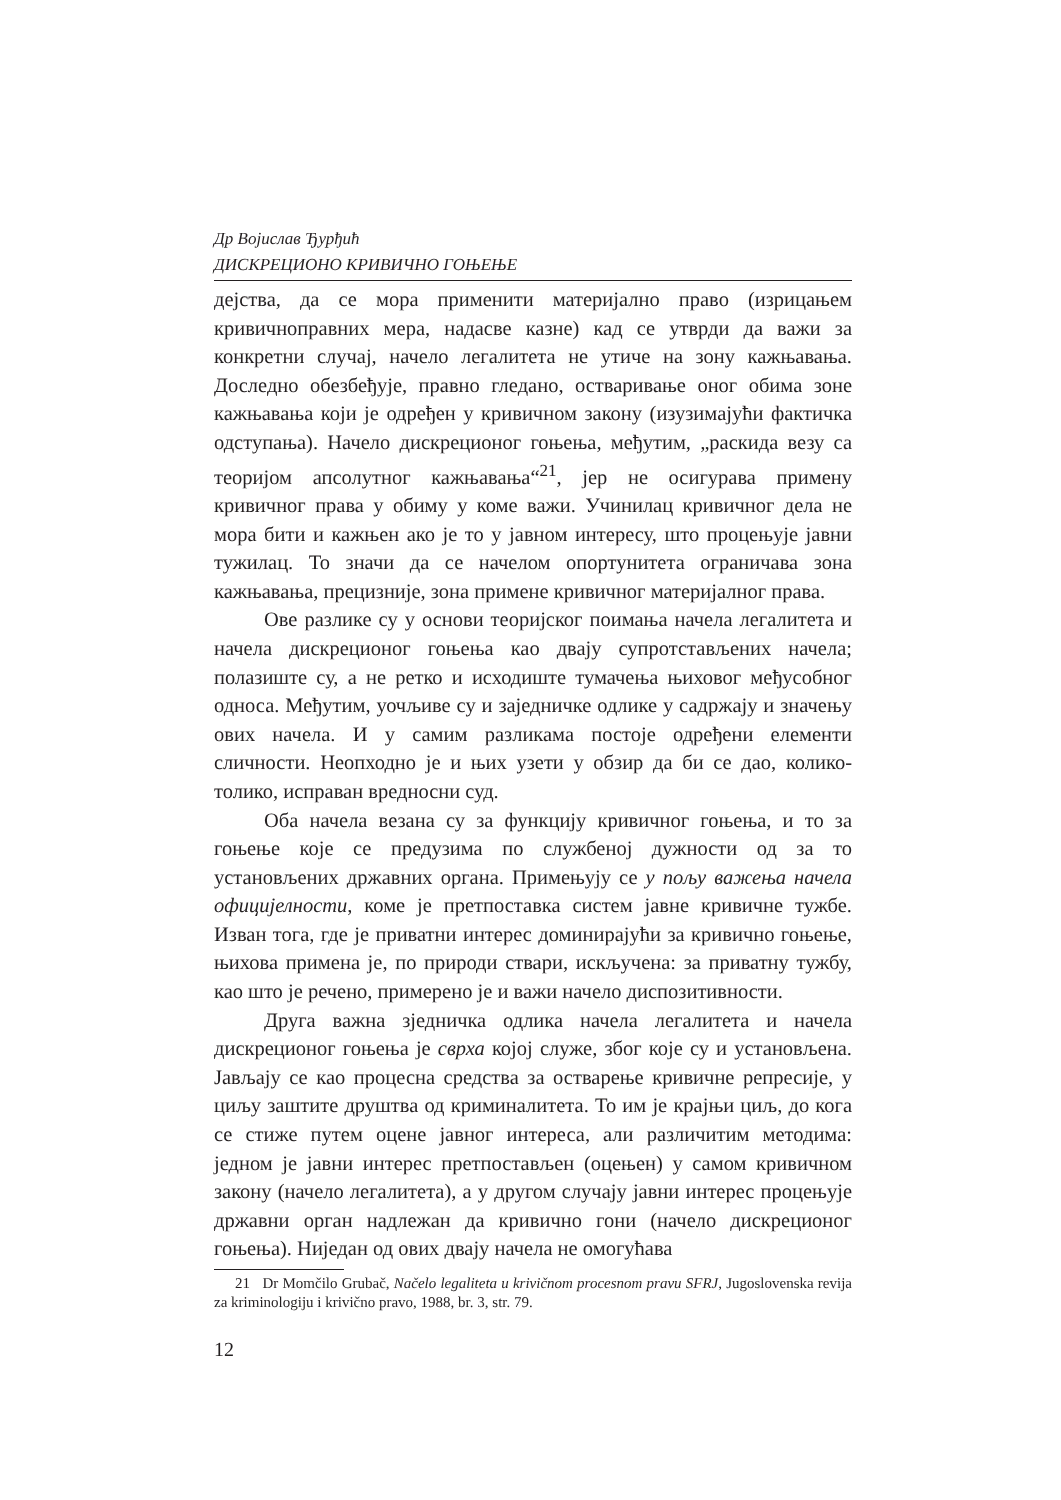Др Војислав Ђурђић
ДИСКРЕЦИОНО КРИВИЧНО ГОЊЕЊЕ
дејства, да се мора применити материјално право (изрицањем кривичноправних мера, надасве казне) кад се утврди да важи за конкретни случај, начело легалитета не утиче на зону кажњавања. Доследно обезбеђује, правно гледано, остваривање оног обима зоне кажњавања који је одређен у кривичном закону (изузимајући фактичка одступања). Начело дискреционог гоњења, међутим, „раскида везу са теоријом апсолутног кажњавања“<sup>21</sup>, јер не осигурава примену кривичног права у обиму у коме важи. Учинилац кривичног дела не мора бити и кажњен ако је то у јавном интересу, што процењује јавни тужилац. То значи да се начелом опортунитета ограничава зона кажњавања, прецизније, зона примене кривичног материјалног права.
Ове разлике су у основи теоријског поимања начела легалитета и начела дискреционог гоњења као двају супротстављених начела; полазиште су, а не ретко и исходиште тумачења њиховог међусобног односа. Међутим, уочљиве су и заједничке одлике у садржају и значењу ових начела. И у самим разликама постоје одређени елементи сличности. Неопходно је и њих узети у обзир да би се дао, колико-толико, исправан вредносни суд.
Оба начела везана су за функцију кривичног гоњења, и то за гоњење које се предузима по службеној дужности од за то установљених државних органа. Примењују се у пољу важења начела официјелности, коме је претпоставка систем јавне кривичне тужбе. Изван тога, где је приватни интерес доминирајући за кривично гоњење, њихова примена је, по природи ствари, искључена: за приватну тужбу, као што је речено, примерено је и важи начело диспозитивности.
Друга важна зједничка одлика начела легалитета и начела дискреционог гоњења је сврха којој служе, због које су и установљена. Јављају се као процесна средства за остварење кривичне репресије, у циљу заштите друштва од криминалитета. То им је крајњи циљ, до кога се стиже путем оцене јавног интереса, али различитим методима: једном је јавни интерес претпостављен (оцењен) у самом кривичном закону (начело легалитета), а у другом случају јавни интерес процењује државни орган надлежан да кривично гони (начело дискреционог гоњења). Ниједан од ових двају начела не омогућава
21 Dr Momčilo Grubač, Načelo legaliteta u krivičnom procesnom pravu SFRJ, Jugoslovenska revija za kriminologiju i krivično pravo, 1988, br. 3, str. 79.
12